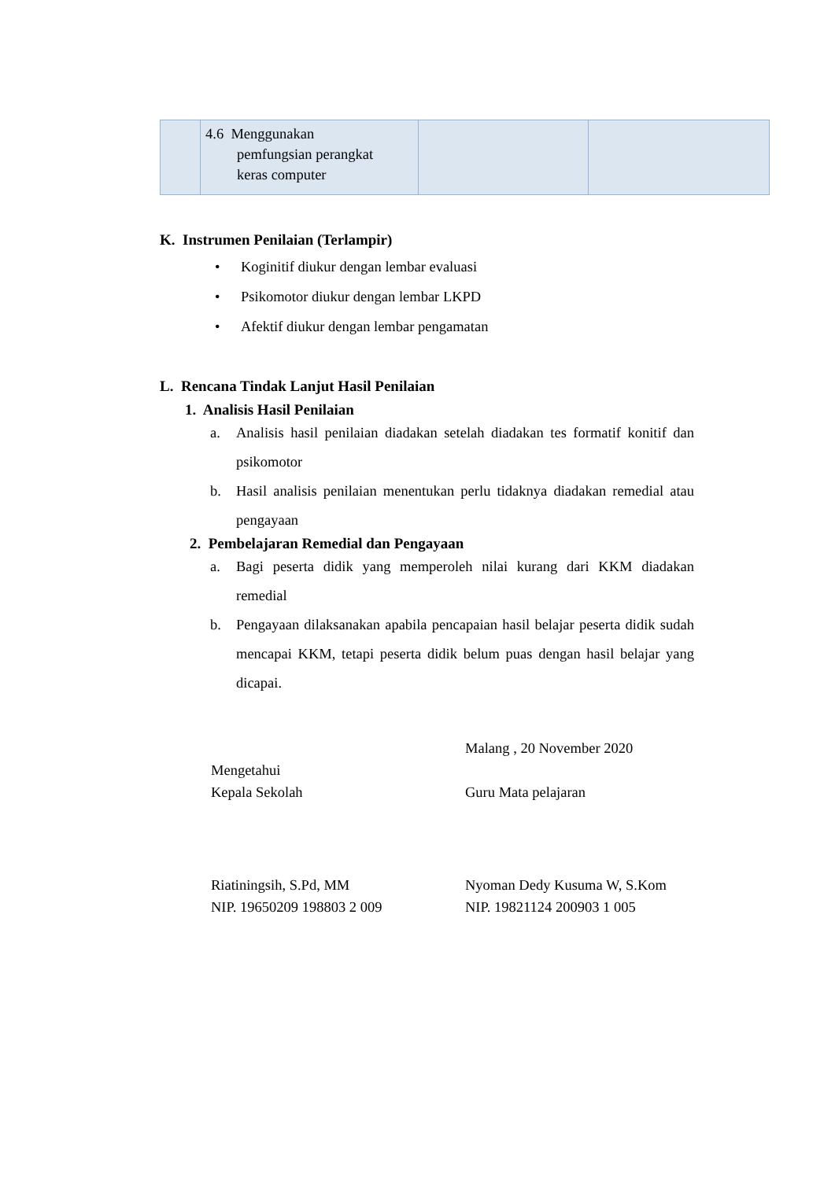| | 4.6 Menggunakan pemfungsian perangkat keras computer | | |
K. Instrumen Penilaian (Terlampir)
• Koginitif diukur dengan lembar evaluasi
• Psikomotor diukur dengan lembar LKPD
• Afektif diukur dengan lembar pengamatan
L. Rencana Tindak Lanjut Hasil Penilaian
1. Analisis Hasil Penilaian
a. Analisis hasil penilaian diadakan setelah diadakan tes formatif konitif dan psikomotor
b. Hasil analisis penilaian menentukan perlu tidaknya diadakan remedial atau pengayaan
2. Pembelajaran Remedial dan Pengayaan
a. Bagi peserta didik yang memperoleh nilai kurang dari KKM diadakan remedial
b. Pengayaan dilaksanakan apabila pencapaian hasil belajar peserta didik sudah mencapai KKM, tetapi peserta didik belum puas dengan hasil belajar yang dicapai.
Mengetahui
Kepala Sekolah
Malang , 20 November 2020
Guru Mata pelajaran
Riatiningsih, S.Pd, MM
NIP. 19650209 198803 2 009
Nyoman Dedy Kusuma W, S.Kom
NIP. 19821124 200903 1 005